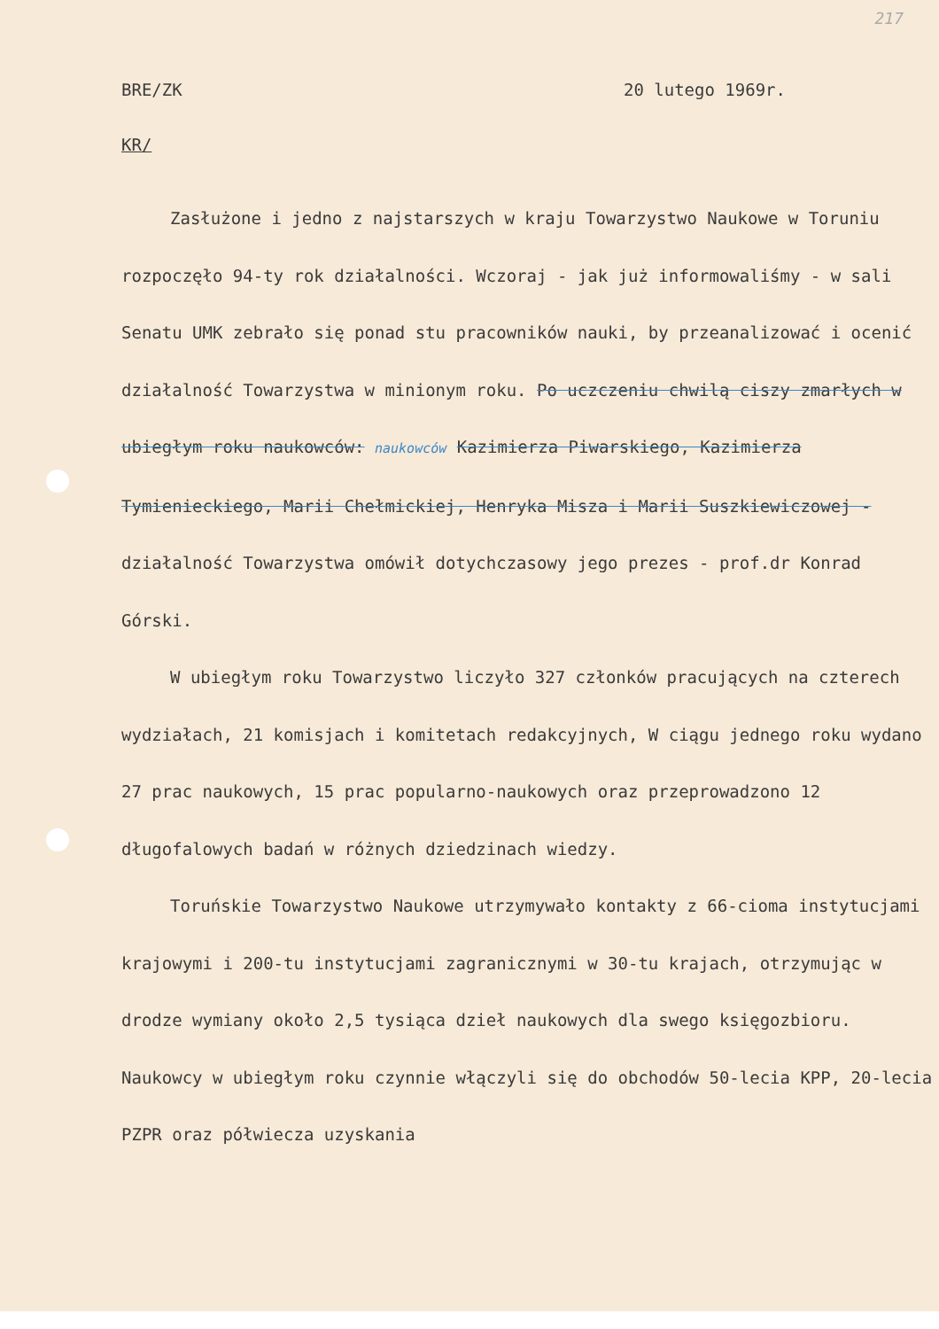217
BRE/ZK 20 lutego 1969r.
KR/
Zasłużone i jedno z najstarszych w kraju Towarzystwo Naukowe w Toruniu rozpoczęło 94-ty rok działalności. Wczoraj - jak już informowaliśmy - w sali Senatu UMK zebrało się ponad stu pracowników nauki, by przeanalizować i ocenić działalność Towarzystwa w minionym roku. Po uczczeniu chwilą ciszy zmarłych w ubiegłym roku naukowców: naukowców Kazimierza Piwarskiego, Kazimierza Tymienieckiego, Marii Chełmickiej, Henryka Misza i Marii Suszkiewiczowej - działalność Towarzystwa omówił dotychczasowy jego prezes - prof.dr Konrad Górski.
W ubiegłym roku Towarzystwo liczyło 327 członków pracujących na czterech wydziałach, 21 komisjach i komitetach redakcyjnych, W ciągu jednego roku wydano 27 prac naukowych, 15 prac popularno-naukowych oraz przeprowadzono 12 długofalowych badań w różnych dziedzinach wiedzy.
Toruńskie Towarzystwo Naukowe utrzymywało kontakty z 66-cioma instytucjami krajowymi i 200-tu instytucjami zagranicznymi w 30-tu krajach, otrzymując w drodze wymiany około 2,5 tysiąca dzieł naukowych dla swego księgozbioru. Naukowcy w ubiegłym roku czynnie włączyli się do obchodów 50-lecia KPP, 20-lecia PZPR oraz półwiecza uzyskania